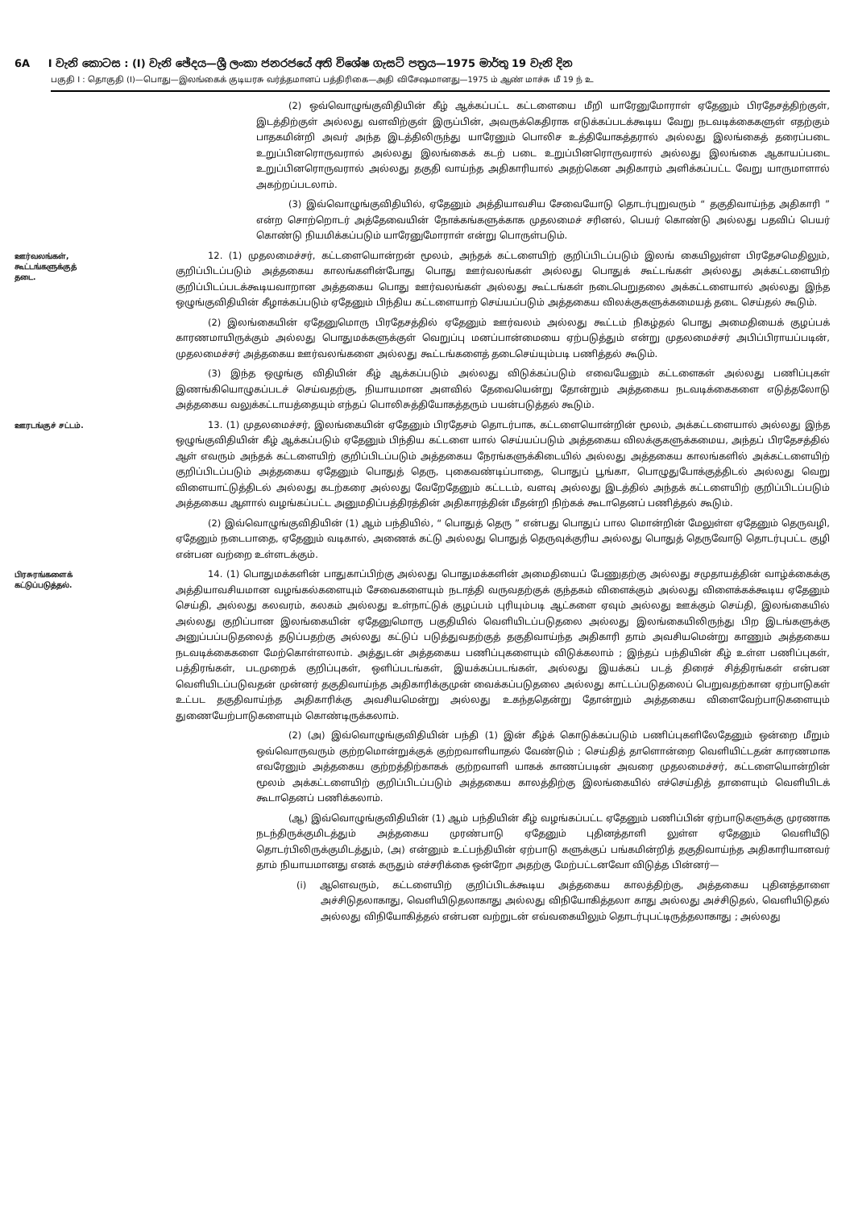6A I වැනි කොටස : (I) වැනි ඡේදය—ශ්‍රී ලංකා ජනරජයේ අති විශේෂ ගැසට් පත්‍රය—1975 මාර්තු 19 වැනි දින
பகுதி I : தொகுதி (I)—பொது—இலங்கைக் குடியரசு வர்த்தமானப் பத்திரிகை—அதி விசேஷமானது—1975 ம் ஆண் மாச்சு மீ 19 ந் உ
(2) ஒவ்வொழுங்குவிதியின் கீழ் ஆக்கப்பட்ட கட்டளையை மீறி யாரேனுமோராள் ஏதேனும் பிரதேசத்திற்குள், இடத்திற்குள் அல்லது வளவிற்குள் இருப்பின், அவருக்கெதிராக எடுக்கப்படக்கூடிய வேறு நடவடிக்கைகளுள் எதற்கும் பாதகமின்றி அவர் அந்த இடத்திலிருந்து யாரேனும் பொலிச உத்தியோகத்தரால் அல்லது இலங்கைத் தரைப்படை உறுப்பினரொருவரால் அல்லது இலங்கைக் கடற் படை உறுப்பினரொருவரால் அல்லது இலங்கை ஆகாயப்படை உறுப்பினரொருவரால் அல்லது தகுதி வாய்ந்த அதிகாரியால் அதற்கென அதிகாரம் அளிக்கப்பட்ட வேறு யாருமாளால் அகற்றப்படலாம்.
(3) இவ்வொழுங்குவிதியில், ஏதேனும் அத்தியாவசிய சேவையோடு தொடர்புறுவரும் “ தகுதிவாய்ந்த அதிகாரி ” என்ற சொற்றொடர் அத்தேவையின் நோக்கங்களுக்காக முதலமைச் சரினல், பெயர் கொண்டு அல்லது பதவிப் பெயர் கொண்டு நியமிக்கப்படும் யாரேனுமோராள் என்று பொருள்படும்.
ஊர்வலங்கள், கூட்டங்களுக்குத் தடை.
12. (1) முதலமைச்சர், கட்டளையொன்றன் மூலம், அந்தக் கட்டளையிற் குறிப்பிடப்படும் இலங் கையிலுள்ள பிரதேசமெதிலும், குறிப்பிடப்படும் அத்தகைய காலங்களின்போது பொது ஊர்வலங்கள் அல்லது பொதுக் கூட்டங்கள் அல்லது அக்கட்டளையிற் குறிப்பிடப்படக்கூடியவாறான அத்தகைய பொது ஊர்வலங்கள் அல்லது கூட்டங்கள் நடைபெறுதலை அக்கட்டளையால் அல்லது இந்த ஒழுங்குவிதியின் கீழாக்கப்படும் ஏதேனும் பிந்திய கட்டளையாற் செய்யப்படும் அத்தகைய விலக்குகளுக்கமையத் தடை செய்தல் கூடும்.
(2) இலங்கையின் ஏதேனுமொரு பிரதேசத்தில் ஏதேனும் ஊர்வலம் அல்லது கூட்டம் நிகழ்தல் பொது அமைதியைக் குழப்பக் காரணமாயிருக்கும் அல்லது பொதுமக்களுக்குள் வெறுப்பு மனப்பான்மையை ஏற்படுத்தும் என்று முதலமைச்சர் அபிப்பிராயப்படின், முதலமைச்சர் அத்தகைய ஊர்வலங்களை அல்லது கூட்டங்களைத் தடைசெய்யும்படி பணித்தல் கூடும்.
(3) இந்த ஒழுங்கு விதியின் கீழ் ஆக்கப்படும் அல்லது விடுக்கப்படும் எவையேனும் கட்டளைகள் அல்லது பணிப்புகள் இணங்கியொழுகப்படச் செய்வதற்கு, நியாயமான அளவில் தேவையென்று தோன்றும் அத்தகைய நடவடிக்கைகளை எடுத்தலோடு அத்தகைய வலுக்கட்டாயத்தையும் எந்தப் பொலிசுத்தியோகத்தரும் பயன்படுத்தல் கூடும்.
ஊரடங்குச் சட்டம்.
13. (1) முதலமைச்சர், இலங்கையின் ஏதேனும் பிரதேசம் தொடர்பாக, கட்டளையொன்றின் மூலம், அக்கட்டளையால் அல்லது இந்த ஒழுங்குவிதியின் கீழ் ஆக்கப்படும் ஏதேனும் பிந்திய கட்டளை யால் செய்யப்படும் அத்தகைய விலக்குகளுக்கமைய, அந்தப் பிரதேசத்தில் ஆள் எவரும் அந்தக் கட்டளையிற் குறிப்பிடப்படும் அத்தகைய நேரங்களுக்கிடையில் அல்லது அத்தகைய காலங்களில் அக்கட்டளையிற் குறிப்பிடப்படும் அத்தகைய ஏதேனும் பொதுத் தெரு, புகைவண்டிப்பாதை, பொதுப் பூங்கா, பொழுதுபோக்குத்திடல் அல்லது வெறு விளையாட்டுத்திடல் அல்லது கடற்கரை அல்லது வேறேதேனும் கட்டடம், வளவு அல்லது இடத்தில் அந்தக் கட்டளையிற் குறிப்பிடப்படும் அத்தகைய ஆளால் வழங்கப்பட்ட அனுமதிப்பத்திரத்தின் அதிகாரத்தின் மீதன்றி நிற்கக் கூடாதெனப் பணித்தல் கூடும்.
(2) இவ்வொழுங்குவிதியின் (1) ஆம் பந்தியில், “ பொதுத் தெரு ” என்பது பொதுப் பால மொன்றின் மேலுள்ள ஏதேனும் தெருவழி, ஏதேனும் நடைபாதை, ஏதேனும் வடிகால், அணைக் கட்டு அல்லது பொதுத் தெருவுக்குரிய அல்லது பொதுத் தெருவோடு தொடர்புபட்ட குழி என்பன வற்றை உள்ளடக்கும்.
பிரசுரங்களைக் கட்டுப்படுத்தல்.
14. (1) பொதுமக்களின் பாதுகாப்பிற்கு அல்லது பொதுமக்களின் அமைதியைப் பேணுதற்கு அல்லது சமுதாயத்தின் வாழ்க்கைக்கு அத்தியாவசியமான வழங்கல்களையும் சேவைகளையும் நடாத்தி வருவதற்குக் குந்தகம் விளைக்கும் அல்லது விளைக்கக்கூடிய ஏதேனும் செய்தி, அல்லது கலவரம், கலகம் அல்லது உள்நாட்டுக் குழப்பம் புரியும்படி ஆட்களை ஏவும் அல்லது ஊக்கும் செய்தி, இலங்கையில் அல்லது குறிப்பான இலங்கையின் ஏதேனுமொரு பகுதியில் வெளியிடப்படுதலை அல்லது இலங்கையிலிருந்து பிற இடங்களுக்கு அனுப்பப்படுதலைத் தடுப்பதற்கு அல்லது கட்டுப் படுத்துவதற்குத் தகுதிவாய்ந்த அதிகாரி தாம் அவசியமென்று காணும் அத்தகைய நடவடிக்கைகளை மேற்கொள்ளலாம். அத்துடன் அத்தகைய பணிப்புகளையும் விடுக்கலாம் ; இந்தப் பந்தியின் கீழ் உள்ள பணிப்புகள், பத்திரங்கள், படமுறைக் குறிப்புகள், ஒளிப்படங்கள், இயக்கப்படங்கள், அல்லது இயக்கப் படத் திரைச் சித்திரங்கள் என்பன வெளியிடப்படுவதன் முன்னர் தகுதிவாய்ந்த அதிகாரிக்குமுன் வைக்கப்படுதலை அல்லது காட்டப்படுதலைப் பெறுவதற்கான ஏற்பாடுகள் உட்பட தகுதிவாய்ந்த அதிகாரிக்கு அவசியமென்று அல்லது உகந்ததென்று தோன்றும் அத்தகைய விளைவேற்பாடுகளையும் துணையேற்பாடுகளையும் கொண்டிருக்கலாம்.
(2) (அ) இவ்வொழுங்குவிதியின் பந்தி (1) இன் கீழ்க் கொடுக்கப்படும் பணிப்புகளிலேதேனும் ஒன்றை மீறும் ஒவ்வொருவரும் குற்றமொன்றுக்குக் குற்றவாளியாதல் வேண்டும் ; செய்தித் தாளொன்றை வெளியிட்டதன் காரணமாக எவரேனும் அத்தகைய குற்றத்திற்காகக் குற்றவாளி யாகக் காணப்படின் அவரை முதலமைச்சர், கட்டளையொன்றின் மூலம் அக்கட்டளையிற் குறிப்பிடப்படும் அத்தகைய காலத்திற்கு இலங்கையில் எச்செய்தித் தாளையும் வெளியிடக் கூடாதெனப் பணிக்கலாம்.
(ஆ) இவ்வொழுங்குவிதியின் (1) ஆம் பந்தியின் கீழ் வழங்கப்பட்ட ஏதேனும் பணிப்பின் ஏற்பாடுகளுக்கு முரணாக நடந்திருக்குமிடத்தும் அத்தகைய முரண்பாடு ஏதேனும் புதினத்தாளி லுள்ள ஏதேனும் வெளியீடு தொடர்பிலிருக்குமிடத்தும், (அ) என்னும் உட்பந்தியின் ஏற்பாடு களுக்குப் பங்கமின்றித் தகுதிவாய்ந்த அதிகாரியானவர் தாம் நியாயமானது எனக் கருதும் எச்சரிக்கை ஒன்றோ அதற்கு மேற்பட்டனவோ விடுத்த பின்னர்—
(i) ஆளெவரும், கட்டளையிற் குறிப்பிடக்கூடிய அத்தகைய காலத்திற்கு, அத்தகைய புதினத்தாளை அச்சிடுதலாகாது, வெளியிடுதலாகாது அல்லது விநியோகித்தலா காது அல்லது அச்சிடுதல், வெளியிடுதல் அல்லது விநியோகித்தல் என்பன வற்றுடன் எவ்வகையிலும் தொடர்புபட்டிருத்தலாகாது ; அல்லது